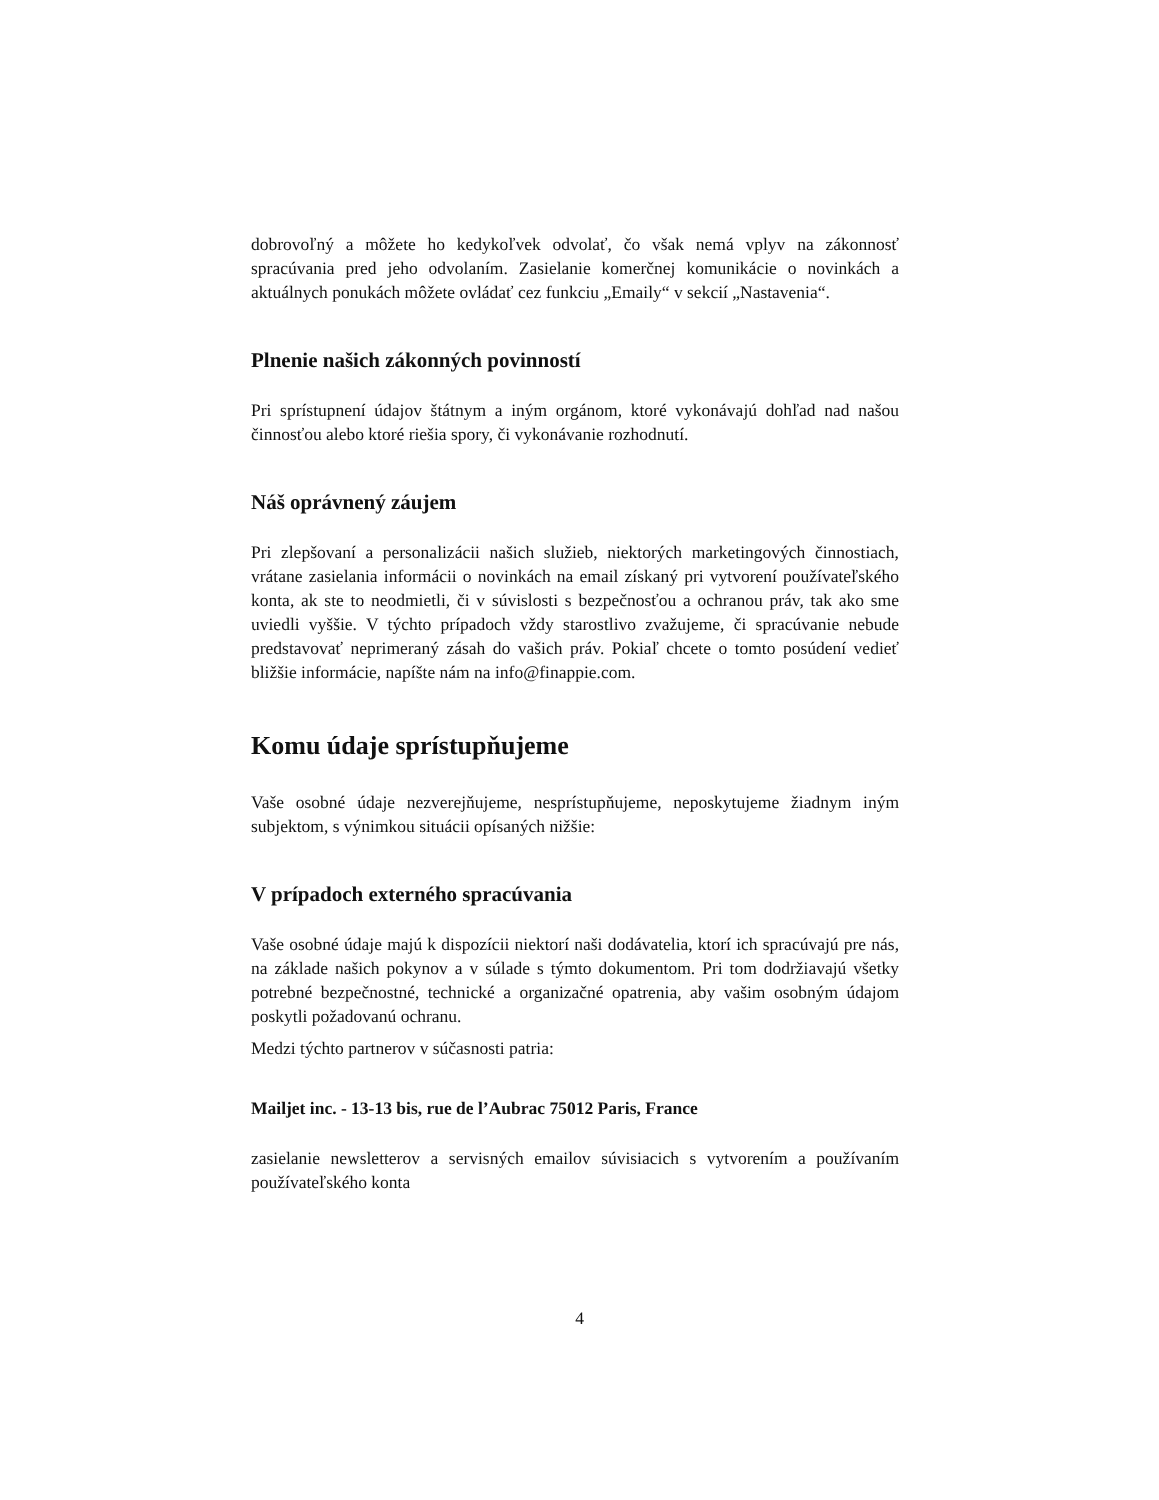dobrovoľný a môžete ho kedykoľvek odvolať, čo však nemá vplyv na zákonnosť spracúvania pred jeho odvolaním. Zasielanie komerčnej komunikácie o novinkách a aktuálnych ponukách môžete ovládať cez funkciu „Emaily“ v sekcií „Nastavenia“.
Plnenie našich zákonných povinností
Pri sprístupnení údajov štátnym a iným orgánom, ktoré vykonávajú dohľad nad našou činnosťou alebo ktoré riešia spory, či vykonávanie rozhodnutí.
Náš oprávnený záujem
Pri zlepšovaní a personalizácii našich služieb, niektorých marketingových činnostiach, vrátane zasielania informácii o novinkách na email získaný pri vytvorení používateľského konta, ak ste to neodmietli, či v súvislosti s bezpečnosťou a ochranou práv, tak ako sme uviedli vyššie. V týchto prípadoch vždy starostlivo zvažujeme, či spracúvanie nebude predstavovať neprimeraný zásah do vašich práv. Pokiaľ chcete o tomto posúdení vedieť bližšie informácie, napíšte nám na info@finappie.com.
Komu údaje sprístupňujeme
Vaše osobné údaje nezverejňujeme, nesprístupňujeme, neposkytujeme žiadnym iným subjektom, s výnimkou situácii opísaných nižšie:
V prípadoch externého spracúvania
Vaše osobné údaje majú k dispozícii niektorí naši dodávatelia, ktorí ich spracúvajú pre nás, na základe našich pokynov a v súlade s týmto dokumentom. Pri tom dodržiavajú všetky potrebné bezpečnostné, technické a organizačné opatrenia, aby vašim osobným údajom poskytli požadovanú ochranu.
Medzi týchto partnerov v súčasnosti patria:
Mailjet inc. - 13-13 bis, rue de l’Aubrac 75012 Paris, France
zasielanie newsletterov a servisných emailov súvisiacich s vytvorením a používaním používateľského konta
4